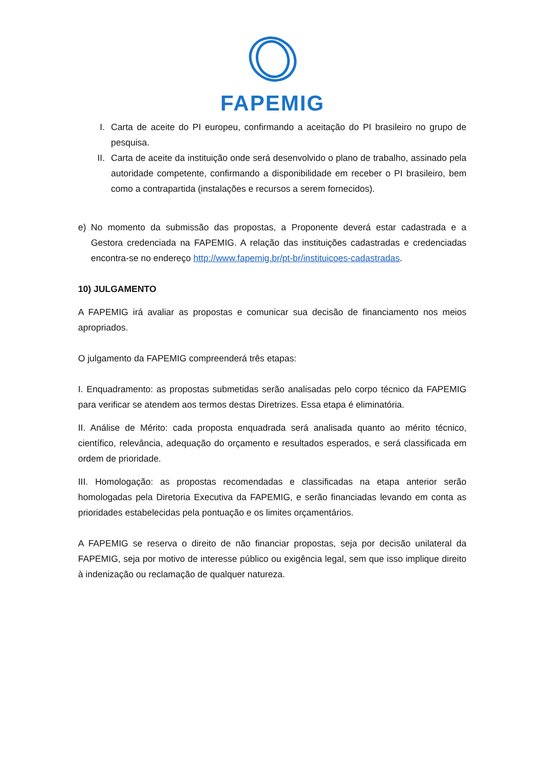FAPEMIG
I. Carta de aceite do PI europeu, confirmando a aceitação do PI brasileiro no grupo de pesquisa.
II. Carta de aceite da instituição onde será desenvolvido o plano de trabalho, assinado pela autoridade competente, confirmando a disponibilidade em receber o PI brasileiro, bem como a contrapartida (instalações e recursos a serem fornecidos).
e) No momento da submissão das propostas, a Proponente deverá estar cadastrada e a Gestora credenciada na FAPEMIG. A relação das instituições cadastradas e credenciadas encontra-se no endereço http://www.fapemig.br/pt-br/instituicoes-cadastradas.
10) JULGAMENTO
A FAPEMIG irá avaliar as propostas e comunicar sua decisão de financiamento nos meios apropriados.
O julgamento da FAPEMIG compreenderá três etapas:
I. Enquadramento: as propostas submetidas serão analisadas pelo corpo técnico da FAPEMIG para verificar se atendem aos termos destas Diretrizes. Essa etapa é eliminatória.
II. Análise de Mérito: cada proposta enquadrada será analisada quanto ao mérito técnico, científico, relevância, adequação do orçamento e resultados esperados, e será classificada em ordem de prioridade.
III. Homologação: as propostas recomendadas e classificadas na etapa anterior serão homologadas pela Diretoria Executiva da FAPEMIG, e serão financiadas levando em conta as prioridades estabelecidas pela pontuação e os limites orçamentários.
A FAPEMIG se reserva o direito de não financiar propostas, seja por decisão unilateral da FAPEMIG, seja por motivo de interesse público ou exigência legal, sem que isso implique direito à indenização ou reclamação de qualquer natureza.